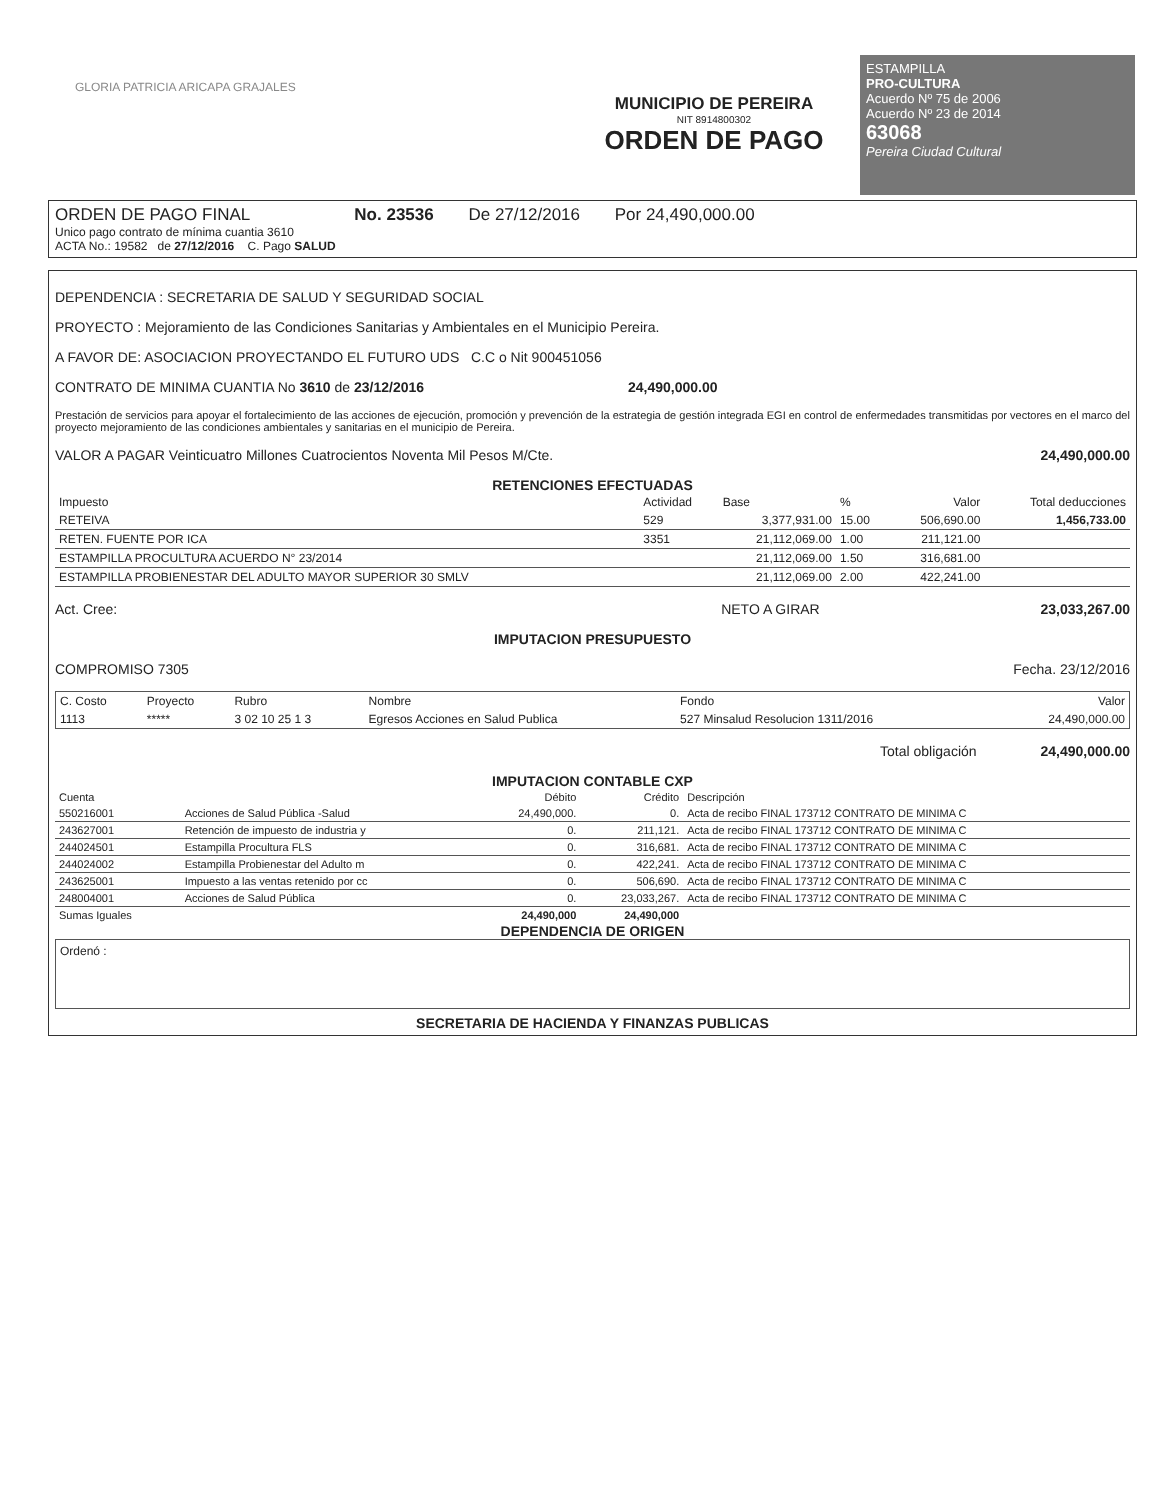ESTAMPILLA
PRO-CULTURA
Acuerdo Nº 75 de 2006
Acuerdo Nº 23 de 2014
63068
Pereira Ciudad Cultural
GLORIA PATRICIA ARICAPA GRAJALES
MUNICIPIO DE PEREIRA
NIT 8914800302
ORDEN DE PAGO
ORDEN DE PAGO FINAL No. 23536 De 27/12/2016 Por 24,490,000.00
Unico pago contrato de mínima cuantia 3610
ACTA No.: 19582 de 27/12/2016 C. Pago SALUD
DEPENDENCIA : SECRETARIA DE SALUD Y SEGURIDAD SOCIAL
PROYECTO : Mejoramiento de las Condiciones Sanitarias y Ambientales en el Municipio Pereira.
A FAVOR DE: ASOCIACION PROYECTANDO EL FUTURO UDS C.C o Nit 900451056
CONTRATO DE MINIMA CUANTIA No 3610 de 23/12/2016 24,490,000.00
Prestación de servicios para apoyar el fortalecimiento de las acciones de ejecución, promoción y prevención de la estrategia de gestión integrada EGI en control de enfermedades transmitidas por vectores en el marco del proyecto mejoramiento de las condiciones ambientales y sanitarias en el municipio de Pereira.
VALOR A PAGAR Veinticuatro Millones Cuatrocientos Noventa Mil Pesos M/Cte. 24,490,000.00
RETENCIONES EFECTUADAS
| Impuesto | Actividad | Base | % | Valor | Total deducciones |
| --- | --- | --- | --- | --- | --- |
| RETEIVA | 529 | 3,377,931.00 | 15.00 | 506,690.00 | 1,456,733.00 |
| RETEN. FUENTE POR ICA | 3351 | 21,112,069.00 | 1.00 | 211,121.00 | |
| ESTAMPILLA PROCULTURA ACUERDO N° 23/2014 | | 21,112,069.00 | 1.50 | 316,681.00 | |
| ESTAMPILLA PROBIENESTAR DEL ADULTO MAYOR SUPERIOR 30 SMLV | | 21,112,069.00 | 2.00 | 422,241.00 | |
Act. Cree: NETO A GIRAR 23,033,267.00
IMPUTACION PRESUPUESTO
COMPROMISO 7305 Fecha. 23/12/2016
| C. Costo | Proyecto | Rubro | Nombre | Fondo | Valor |
| --- | --- | --- | --- | --- | --- |
| 1113 | ***** | 3 02 10 25 1 3 | Egresos Acciones en Salud Publica | 527 Minsalud Resolucion 1311/2016 | 24,490,000.00 |
Total obligación 24,490,000.00
IMPUTACION CONTABLE CXP
| Cuenta | | Débito | Crédito | Descripción |
| --- | --- | --- | --- | --- |
| 550216001 | Acciones de Salud Pública -Salud | 24,490,000. | 0. | Acta de recibo FINAL 173712 CONTRATO DE MINIMA C |
| 243627001 | Retención de impuesto de industria y | 0. | 211,121. | Acta de recibo FINAL 173712 CONTRATO DE MINIMA C |
| 244024501 | Estampilla Procultura FLS | 0. | 316,681. | Acta de recibo FINAL 173712 CONTRATO DE MINIMA C |
| 244024002 | Estampilla Probienestar del Adulto m | 0. | 422,241. | Acta de recibo FINAL 173712 CONTRATO DE MINIMA C |
| 243625001 | Impuesto a las ventas retenido por cc | 0. | 506,690. | Acta de recibo FINAL 173712 CONTRATO DE MINIMA C |
| 248004001 | Acciones de Salud Pública | 0. | 23,033,267. | Acta de recibo FINAL 173712 CONTRATO DE MINIMA C |
| Sumas Iguales | | 24,490,000 | 24,490,000 | |
DEPENDENCIA DE ORIGEN
Ordenó :
SECRETARIA DE HACIENDA Y FINANZAS PUBLICAS